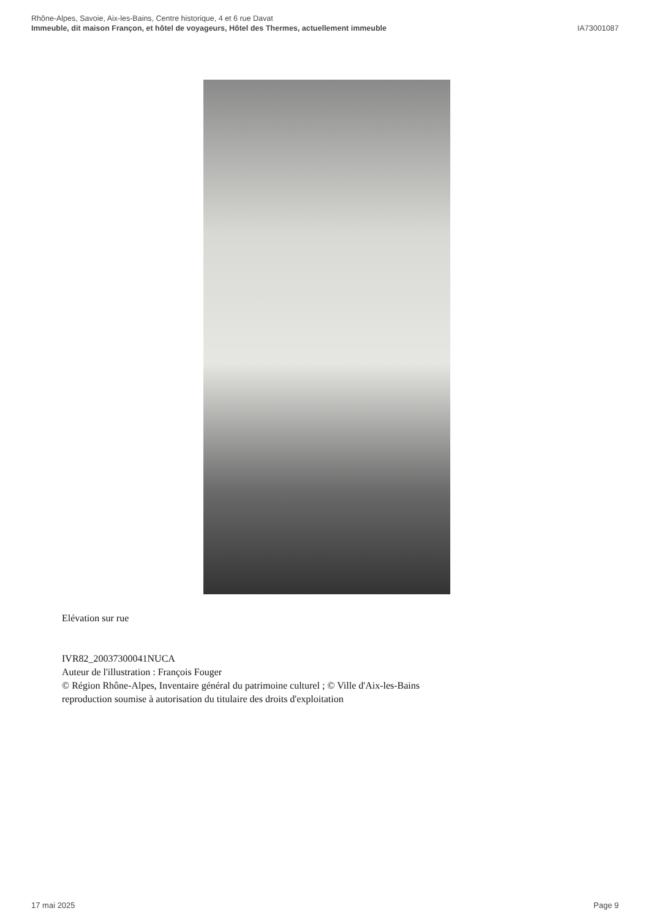Rhône-Alpes, Savoie, Aix-les-Bains, Centre historique, 4 et 6 rue Davat
Immeuble, dit maison Françon, et hôtel de voyageurs, Hôtel des Thermes, actuellement immeuble IA73001087
Elévation sur rue
IVR82_20037300041NUCA
Auteur de l'illustration : François Fouger
© Région Rhône-Alpes, Inventaire général du patrimoine culturel ; © Ville d'Aix-les-Bains
reproduction soumise à autorisation du titulaire des droits d'exploitation
17 mai 2025 Page 9